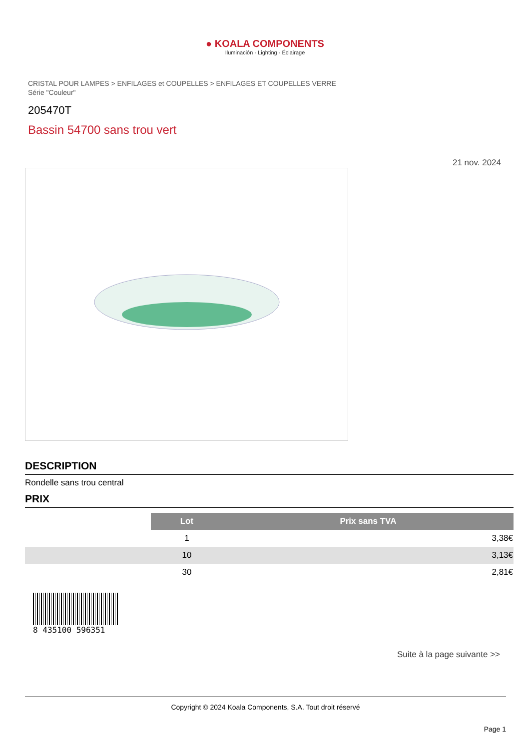● KOALA COMPONENTS
Iluminación · Lighting · Éclairage
CRISTAL POUR LAMPES > ENFILAGES et COUPELLES > ENFILAGES ET COUPELLES VERRE
Série "Couleur"
205470T
Bassin 54700 sans trou vert
21 nov. 2024
DESCRIPTION
Rondelle sans trou central
PRIX
| | Lot | Prix sans TVA |
| | 1 | 3,38€ |
| | 10 | 3,13€ |
| | 30 | 2,81€ |
8 435100 596351
Suite à la page suivante >>
Copyright © 2024 Koala Components, S.A. Tout droit réservé
Page 1